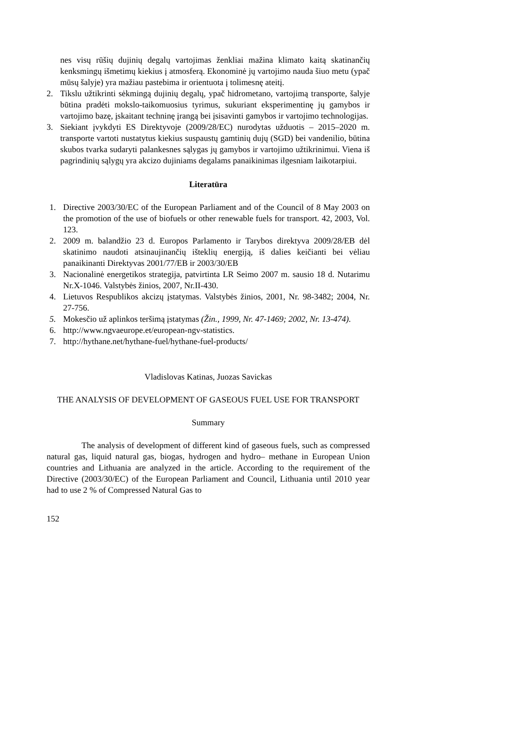nes visų rūšių dujinių degalų vartojimas ženkliai mažina klimato kaitą skatinančių kenksmingų išmetimų kiekius į atmosferą. Ekonominė jų vartojimo nauda šiuo metu (ypač mūsų šalyje) yra mažiau pastebima ir orientuota į tolimesnę ateitį.
2. Tikslu užtikrinti sėkmingą dujinių degalų, ypač hidrometano, vartojimą transporte, šalyje būtina pradėti mokslo-taikomuosius tyrimus, sukuriant eksperimentinę jų gamybos ir vartojimo bazę, įskaitant techninę įrangą bei įsisavinti gamybos ir vartojimo technologijas.
3. Siekiant įvykdyti ES Direktyvoje (2009/28/EC) nurodytas užduotis – 2015–2020 m. transporte vartoti nustatytus kiekius suspaustų gamtinių dujų (SGD) bei vandenilio, būtina skubos tvarka sudaryti palankesnes sąlygas jų gamybos ir vartojimo užtikrinimui. Viena iš pagrindinių sąlygų yra akcizo dujiniams degalams panaikinimas ilgesniam laikotarpiui.
Literatūra
1. Directive 2003/30/EC of the European Parliament and of the Council of 8 May 2003 on the promotion of the use of biofuels or other renewable fuels for transport. 42, 2003, Vol. 123.
2. 2009 m. balandžio 23 d. Europos Parlamento ir Tarybos direktyva 2009/28/EB dėl skatinimo naudoti atsinaujinančių išteklių energiją, iš dalies keičianti bei vėliau panaikinanti Direktyvas 2001/77/EB ir 2003/30/EB
3. Nacionalinė energetikos strategija, patvirtinta LR Seimo 2007 m. sausio 18 d. Nutarimu Nr.X-1046. Valstybės žinios, 2007, Nr.II-430.
4. Lietuvos Respublikos akcizų įstatymas. Valstybės žinios, 2001, Nr. 98-3482; 2004, Nr. 27-756.
5. Mokesčio už aplinkos teršimą įstatymas (Žin., 1999, Nr. 47-1469; 2002, Nr. 13-474).
6. http://www.ngvaeurope.et/european-ngv-statistics.
7. http://hythane.net/hythane-fuel/hythane-fuel-products/
Vladislovas Katinas, Juozas Savickas
THE ANALYSIS OF DEVELOPMENT OF GASEOUS FUEL USE FOR TRANSPORT
Summary
The analysis of development of different kind of gaseous fuels, such as compressed natural gas, liquid natural gas, biogas, hydrogen and hydro– methane in European Union countries and Lithuania are analyzed in the article. According to the requirement of the Directive (2003/30/EC) of the European Parliament and Council, Lithuania until 2010 year had to use 2 % of Compressed Natural Gas to
152